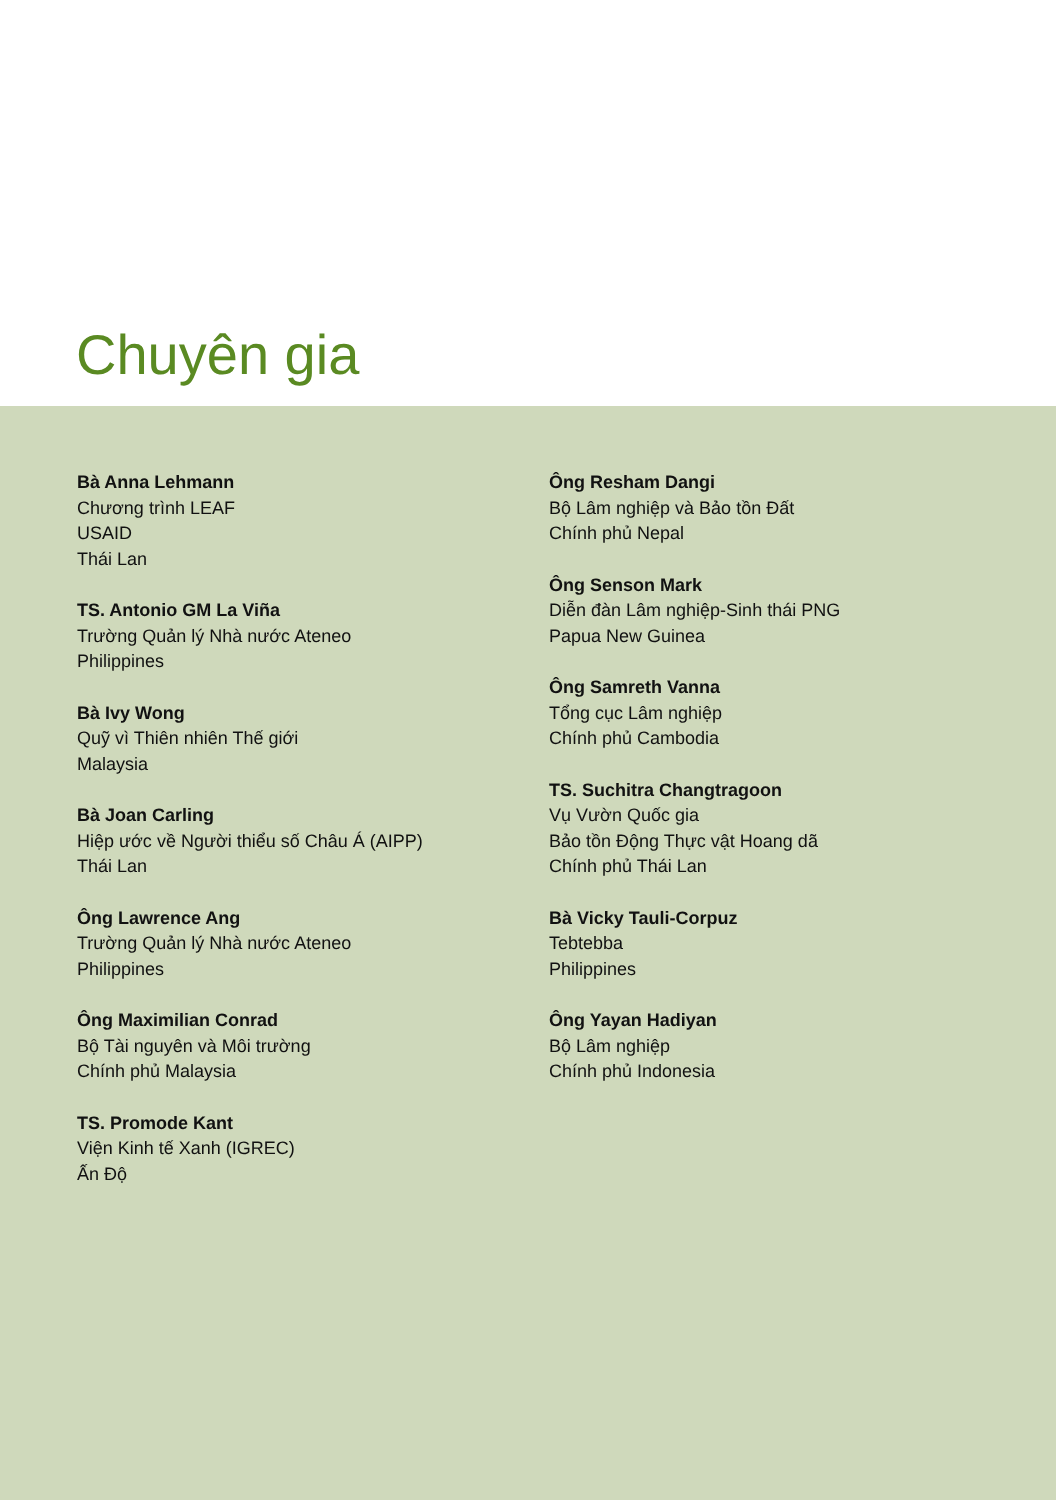Chuyên gia
Bà Anna Lehmann
Chương trình LEAF
USAID
Thái Lan
TS. Antonio GM La Viña
Trường Quản lý Nhà nước Ateneo
Philippines
Bà Ivy Wong
Quỹ vì Thiên nhiên Thế giới
Malaysia
Bà Joan Carling
Hiệp ước về Người thiểu số Châu Á (AIPP)
Thái Lan
Ông Lawrence Ang
Trường Quản lý Nhà nước Ateneo
Philippines
Ông Maximilian Conrad
Bộ Tài nguyên và Môi trường
Chính phủ Malaysia
TS. Promode Kant
Viện Kinh tế Xanh (IGREC)
Ấn Độ
Ông Resham Dangi
Bộ Lâm nghiệp và Bảo tồn Đất
Chính phủ Nepal
Ông Senson Mark
Diễn đàn Lâm nghiệp-Sinh thái PNG
Papua New Guinea
Ông Samreth Vanna
Tổng cục Lâm nghiệp
Chính phủ Cambodia
TS. Suchitra Changtragoon
Vụ Vườn Quốc gia
Bảo tồn Động Thực vật Hoang dã
Chính phủ Thái Lan
Bà Vicky Tauli-Corpuz
Tebtebba
Philippines
Ông Yayan Hadiyan
Bộ Lâm nghiệp
Chính phủ Indonesia